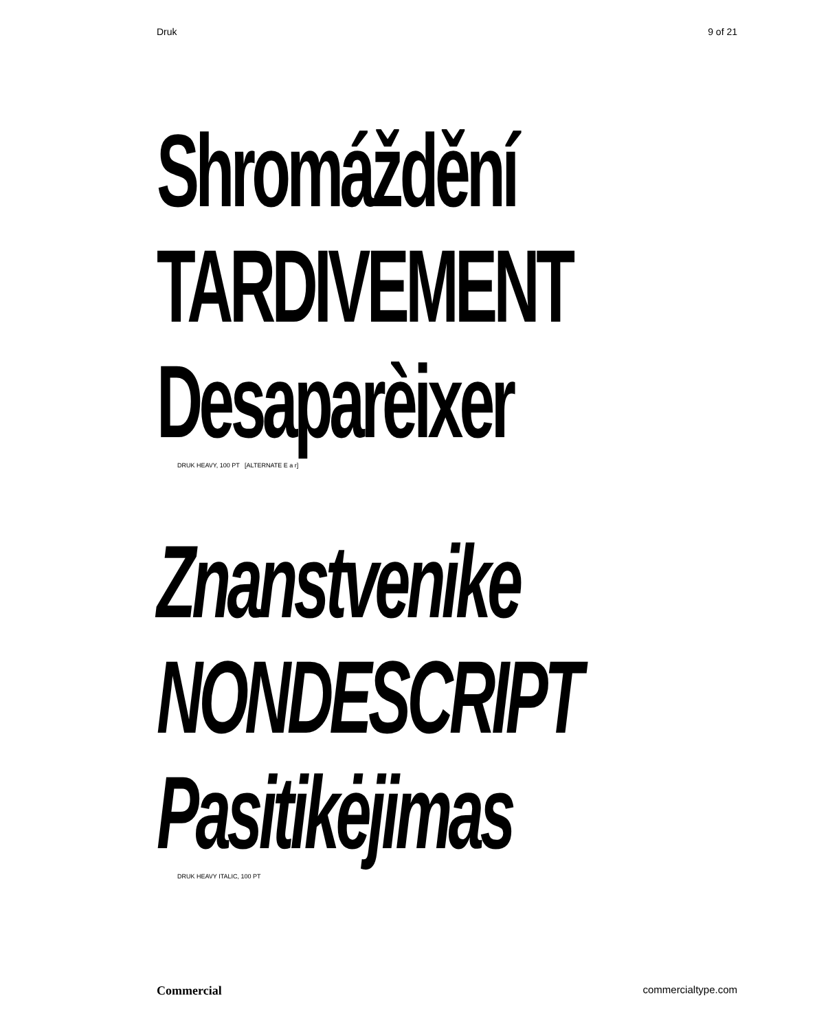Druk 9 of 21
Shromáždění
TARDIVEMENT
Desaparèixer
DRUK HEAVY, 100 PT [ALTERNATE E a r]
Znanstvenike
NONDESCRIPT
Pasitikėjimas
DRUK HEAVY ITALIC, 100 PT
Commercial commercialtype.com